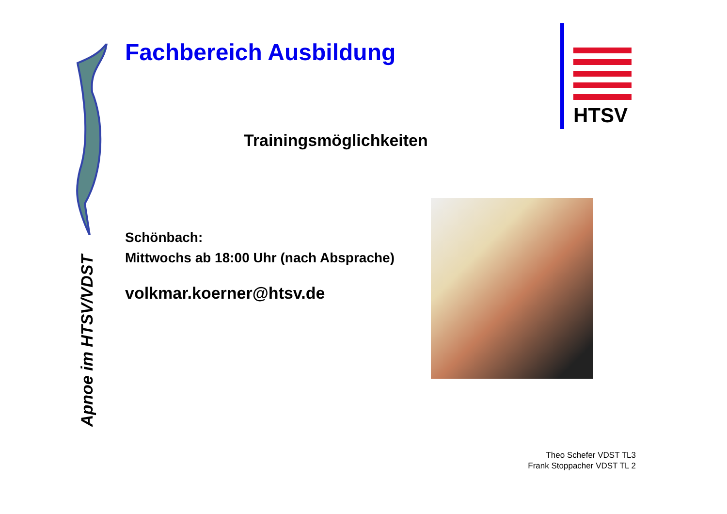Fachbereich Ausbildung
Trainingsmöglichkeiten
Schönbach:
Mittwochs ab 18:00 Uhr (nach Absprache)
volkmar.koerner@htsv.de
HTSV
Apnoe im HTSV/VDST
Theo Schefer VDST TL3
Frank Stoppacher VDST TL 2